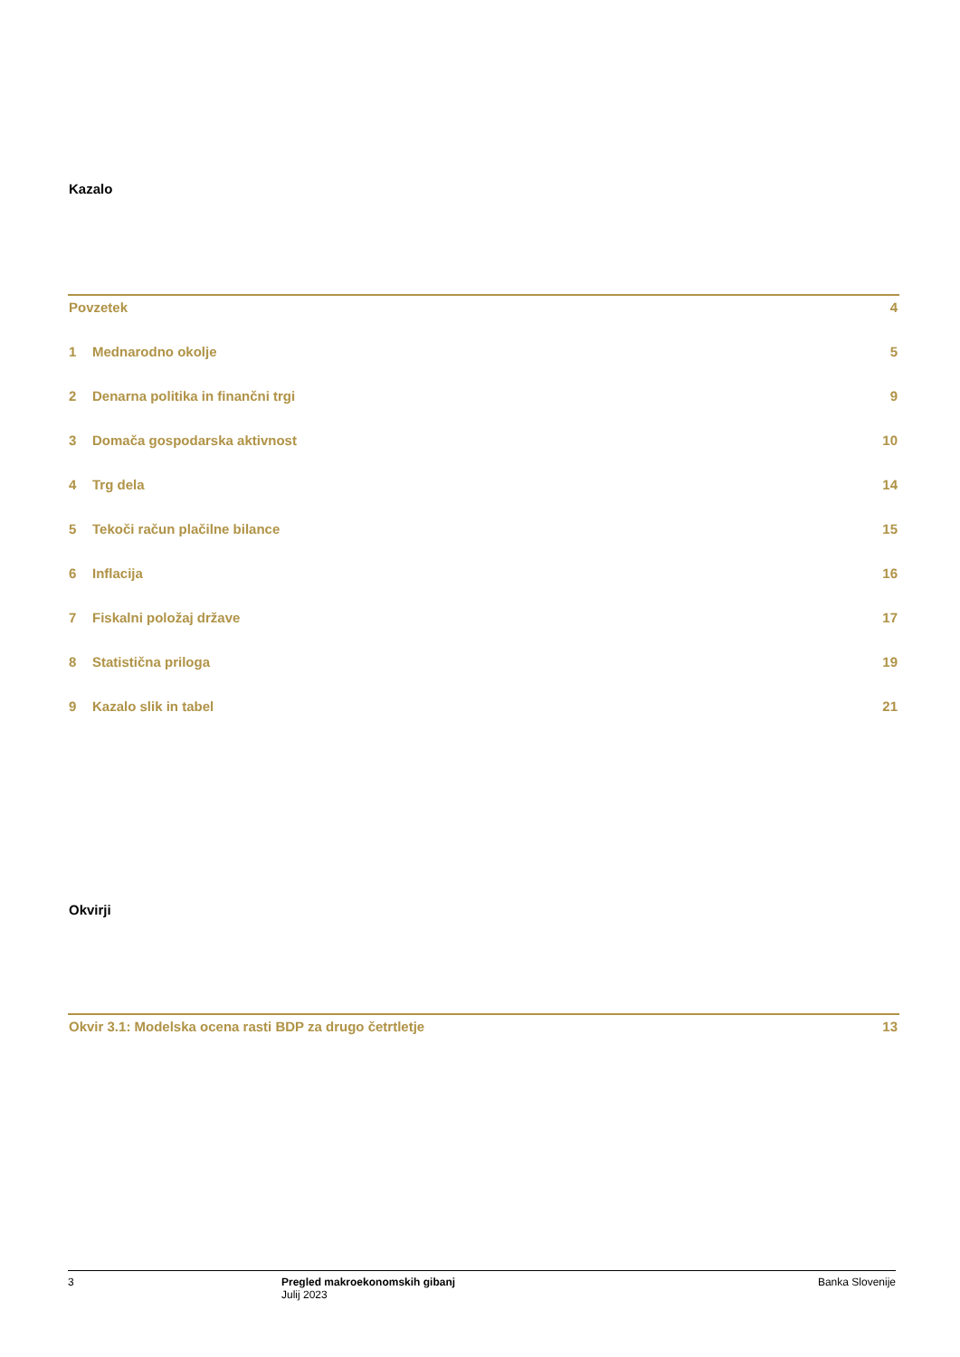Kazalo
Povzetek 4
1 Mednarodno okolje 5
2 Denarna politika in finančni trgi 9
3 Domača gospodarska aktivnost 10
4 Trg dela 14
5 Tekoči račun plačilne bilance 15
6 Inflacija 16
7 Fiskalni položaj države 17
8 Statistična priloga 19
9 Kazalo slik in tabel 21
Okvirji
Okvir 3.1: Modelska ocena rasti BDP za drugo četrtletje 13
3 Pregled makroekonomskih gibanj
Julij 2023
Banka Slovenije